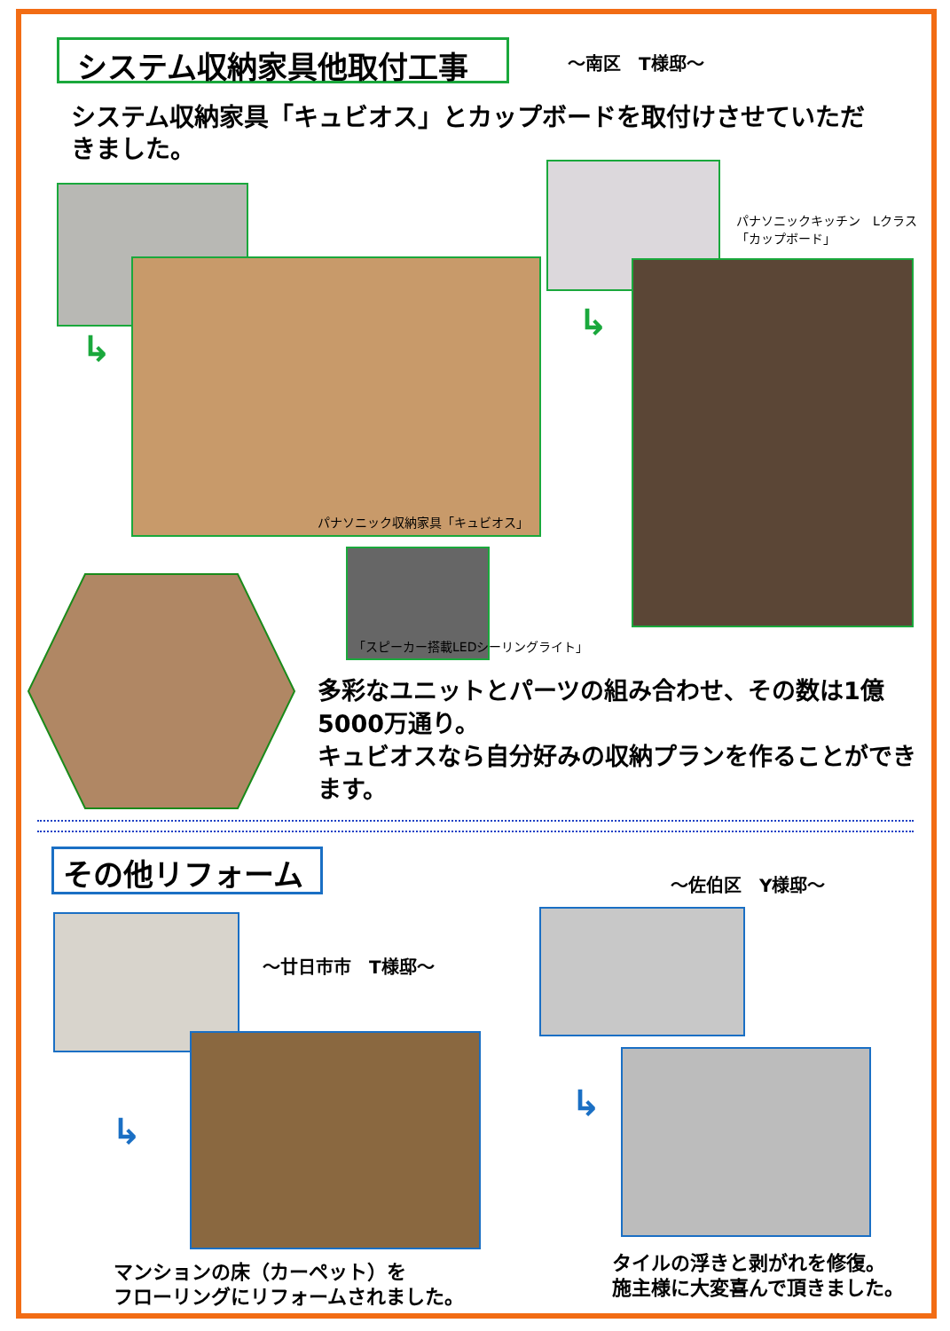システム収納家具他取付工事 ～南区　T様邸～
システム収納家具「キュビオス」とカップボードを取付けさせていただきました。
パナソニック収納家具「キュビオス」
↳
パナソニックキッチン　Lクラス
「カップボード」
↳
「スピーカー搭載LEDシーリングライト」
多彩なユニットとパーツの組み合わせ、その数は1億5000万通り。
キュビオスなら自分好みの収納プランを作ることができます。
その他リフォーム ～佐伯区　Y様邸～
～廿日市市　T様邸～
↳
マンションの床（カーペット）を
フローリングにリフォームされました。
↳
タイルの浮きと剥がれを修復。
施主様に大変喜んで頂きました。